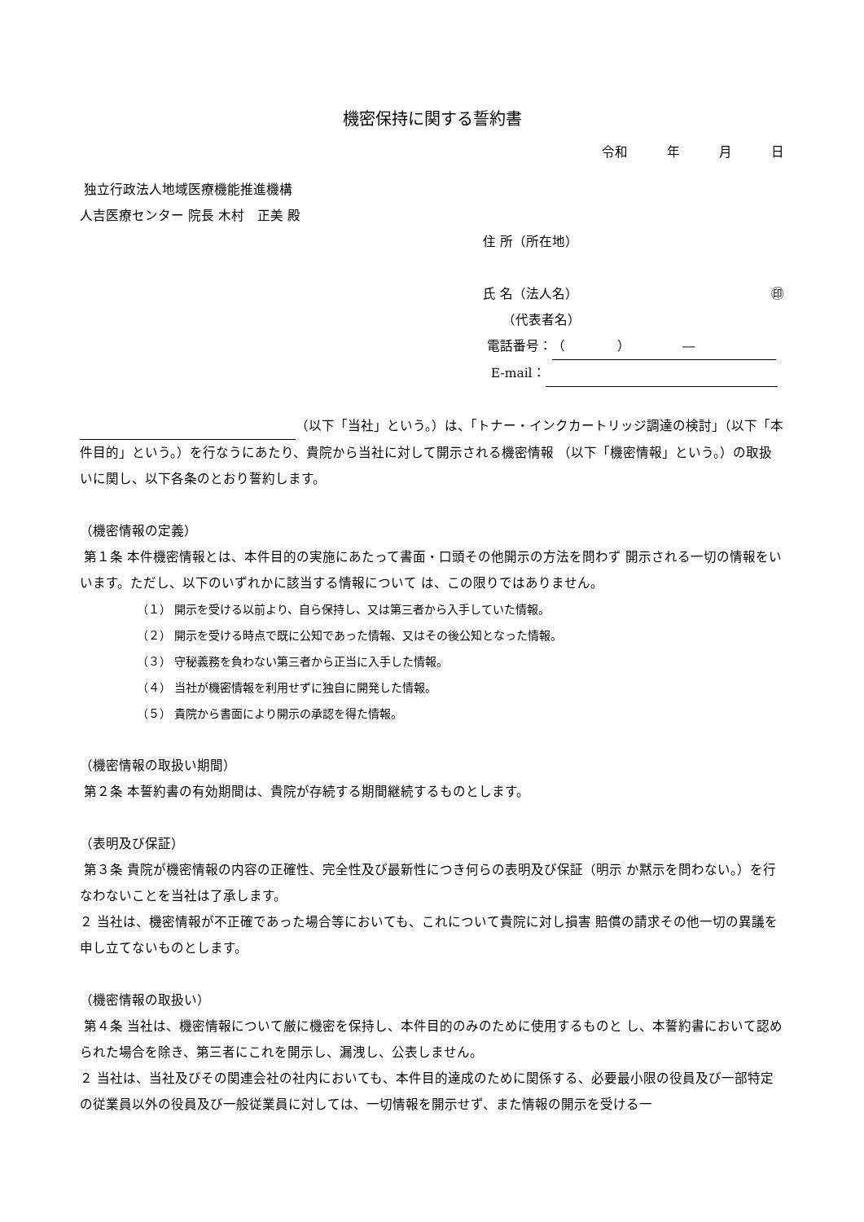機密保持に関する誓約書
令和　　　年　　　月　　　日
独立行政法人地域医療機能推進機構
人吉医療センター 院長 木村　正美 殿
住 所（所在地）
氏 名（法人名） ㊞
　　（代表者名）
電話番号： （　　　　）　　　　―
E-mail：
（以下「当社」という。）は、「トナー・インクカートリッジ調達の検討」（以下「本件目的」という。）を行なうにあたり、貴院から当社に対して開示される機密情報 （以下「機密情報」という。）の取扱いに関し、以下各条のとおり誓約します。
（機密情報の定義）
第１条 本件機密情報とは、本件目的の実施にあたって書面・口頭その他開示の方法を問わず 開示される一切の情報をいいます。ただし、以下のいずれかに該当する情報について は、この限りではありません。
（１） 開示を受ける以前より、自ら保持し、又は第三者から入手していた情報。
（２） 開示を受ける時点で既に公知であった情報、又はその後公知となった情報。
（３） 守秘義務を負わない第三者から正当に入手した情報。
（４） 当社が機密情報を利用せずに独自に開発した情報。
（５） 貴院から書面により開示の承認を得た情報。
（機密情報の取扱い期間）
第２条 本誓約書の有効期間は、貴院が存続する期間継続するものとします。
（表明及び保証）
第３条 貴院が機密情報の内容の正確性、完全性及び最新性につき何らの表明及び保証（明示 か黙示を問わない。）を行なわないことを当社は了承します。
２ 当社は、機密情報が不正確であった場合等においても、これについて貴院に対し損害 賠償の請求その他一切の異議を申し立てないものとします。
（機密情報の取扱い）
第４条 当社は、機密情報について厳に機密を保持し、本件目的のみのために使用するものと し、本誓約書において認められた場合を除き、第三者にこれを開示し、漏洩し、公表しません。
２ 当社は、当社及びその関連会社の社内においても、本件目的達成のために関係する、必要最小限の役員及び一部特定の従業員以外の役員及び一般従業員に対しては、一切情報を開示せず、また情報の開示を受ける一